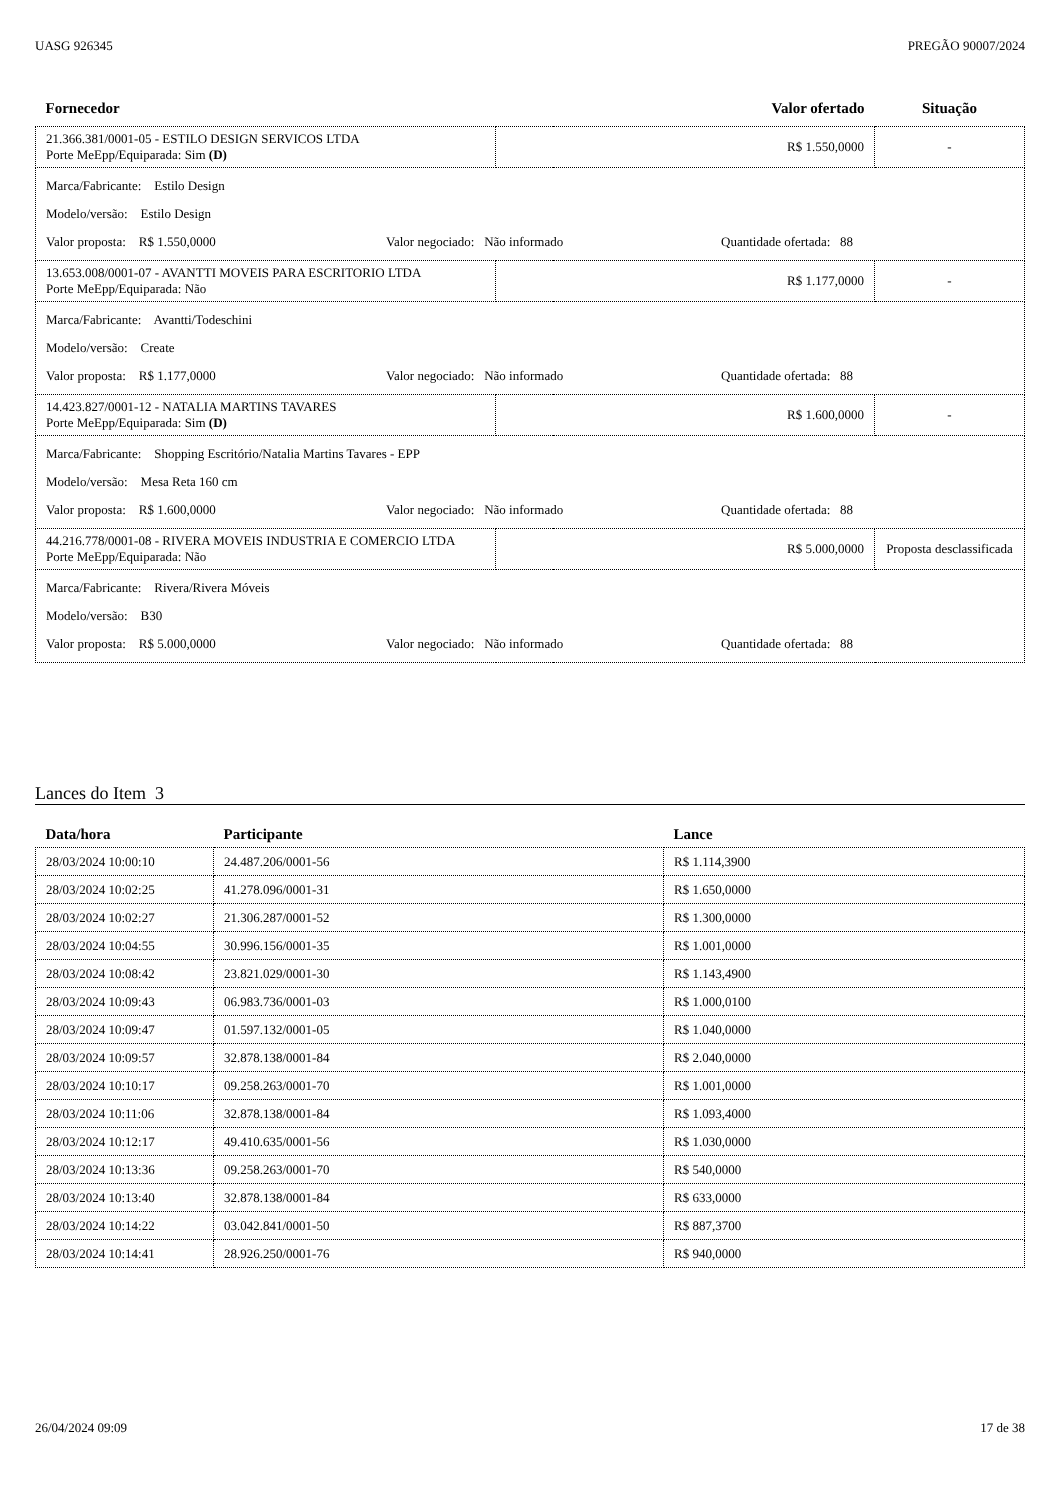UASG 926345 PREGÃO 90007/2024
| Fornecedor | | Valor ofertado | Situação |
| --- | --- | --- | --- |
| 21.366.381/0001-05 - ESTILO DESIGN SERVICOS LTDA Porte MeEpp/Equiparada: Sim (D) | R$ 1.550,0000 | | - |
| Marca/Fabricante: Estilo Design Modelo/versão: Estilo Design Valor proposta: R$ 1.550,0000 Valor negociado: Não informado Quantidade ofertada: 88 | | | |
| 13.653.008/0001-07 - AVANTTI MOVEIS PARA ESCRITORIO LTDA Porte MeEpp/Equiparada: Não | R$ 1.177,0000 | | - |
| Marca/Fabricante: Avantti/Todeschini Modelo/versão: Create Valor proposta: R$ 1.177,0000 Valor negociado: Não informado Quantidade ofertada: 88 | | | |
| 14.423.827/0001-12 - NATALIA MARTINS TAVARES Porte MeEpp/Equiparada: Sim (D) | R$ 1.600,0000 | | - |
| Marca/Fabricante: Shopping Escritório/Natalia Martins Tavares - EPP Modelo/versão: Mesa Reta 160 cm Valor proposta: R$ 1.600,0000 Valor negociado: Não informado Quantidade ofertada: 88 | | | |
| 44.216.778/0001-08 - RIVERA MOVEIS INDUSTRIA E COMERCIO LTDA Porte MeEpp/Equiparada: Não | R$ 5.000,0000 | | Proposta desclassificada |
| Marca/Fabricante: Rivera/Rivera Móveis Modelo/versão: B30 Valor proposta: R$ 5.000,0000 Valor negociado: Não informado Quantidade ofertada: 88 | | | |
Lances do Item 3
| Data/hora | Participante | Lance |
| --- | --- | --- |
| 28/03/2024 10:00:10 | 24.487.206/0001-56 | R$ 1.114,3900 |
| 28/03/2024 10:02:25 | 41.278.096/0001-31 | R$ 1.650,0000 |
| 28/03/2024 10:02:27 | 21.306.287/0001-52 | R$ 1.300,0000 |
| 28/03/2024 10:04:55 | 30.996.156/0001-35 | R$ 1.001,0000 |
| 28/03/2024 10:08:42 | 23.821.029/0001-30 | R$ 1.143,4900 |
| 28/03/2024 10:09:43 | 06.983.736/0001-03 | R$ 1.000,0100 |
| 28/03/2024 10:09:47 | 01.597.132/0001-05 | R$ 1.040,0000 |
| 28/03/2024 10:09:57 | 32.878.138/0001-84 | R$ 2.040,0000 |
| 28/03/2024 10:10:17 | 09.258.263/0001-70 | R$ 1.001,0000 |
| 28/03/2024 10:11:06 | 32.878.138/0001-84 | R$ 1.093,4000 |
| 28/03/2024 10:12:17 | 49.410.635/0001-56 | R$ 1.030,0000 |
| 28/03/2024 10:13:36 | 09.258.263/0001-70 | R$ 540,0000 |
| 28/03/2024 10:13:40 | 32.878.138/0001-84 | R$ 633,0000 |
| 28/03/2024 10:14:22 | 03.042.841/0001-50 | R$ 887,3700 |
| 28/03/2024 10:14:41 | 28.926.250/0001-76 | R$ 940,0000 |
26/04/2024 09:09 17 de 38